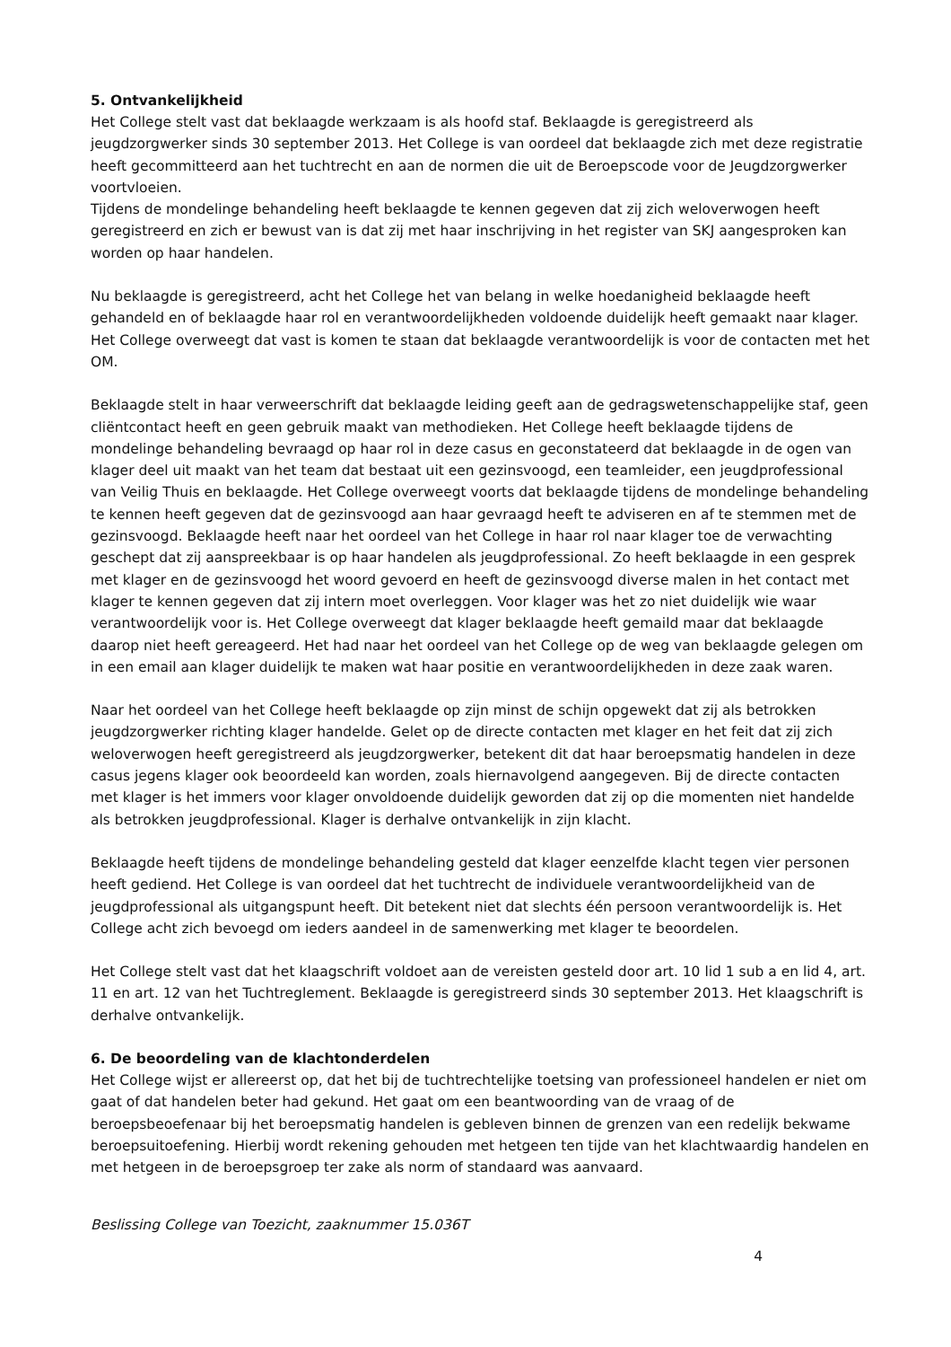5. Ontvankelijkheid
Het College stelt vast dat beklaagde werkzaam is als hoofd staf. Beklaagde is geregistreerd als jeugdzorgwerker sinds 30 september 2013. Het College is van oordeel dat beklaagde zich met deze registratie heeft gecommitteerd aan het tuchtrecht en aan de normen die uit de Beroepscode voor de Jeugdzorgwerker voortvloeien.
Tijdens de mondelinge behandeling heeft beklaagde te kennen gegeven dat zij zich weloverwogen heeft geregistreerd en zich er bewust van is dat zij met haar inschrijving in het register van SKJ aangesproken kan worden op haar handelen.
Nu beklaagde is geregistreerd, acht het College het van belang in welke hoedanigheid beklaagde heeft gehandeld en of beklaagde haar rol en verantwoordelijkheden voldoende duidelijk heeft gemaakt naar klager. Het College overweegt dat vast is komen te staan dat beklaagde verantwoordelijk is voor de contacten met het OM.
Beklaagde stelt in haar verweerschrift dat beklaagde leiding geeft aan de gedragswetenschappelijke staf, geen cliëntcontact heeft en geen gebruik maakt van methodieken. Het College heeft beklaagde tijdens de mondelinge behandeling bevraagd op haar rol in deze casus en geconstateerd dat beklaagde in de ogen van klager deel uit maakt van het team dat bestaat uit een gezinsvoogd, een teamleider, een jeugdprofessional van Veilig Thuis en beklaagde. Het College overweegt voorts dat beklaagde tijdens de mondelinge behandeling te kennen heeft gegeven dat de gezinsvoogd aan haar gevraagd heeft te adviseren en af te stemmen met de gezinsvoogd. Beklaagde heeft naar het oordeel van het College in haar rol naar klager toe de verwachting geschept dat zij aanspreekbaar is op haar handelen als jeugdprofessional. Zo heeft beklaagde in een gesprek met klager en de gezinsvoogd het woord gevoerd en heeft de gezinsvoogd diverse malen in het contact met klager te kennen gegeven dat zij intern moet overleggen. Voor klager was het zo niet duidelijk wie waar verantwoordelijk voor is. Het College overweegt dat klager beklaagde heeft gemaild maar dat beklaagde daarop niet heeft gereageerd. Het had naar het oordeel van het College op de weg van beklaagde gelegen om in een email aan klager duidelijk te maken wat haar positie en verantwoordelijkheden in deze zaak waren.
Naar het oordeel van het College heeft beklaagde op zijn minst de schijn opgewekt dat zij als betrokken jeugdzorgwerker richting klager handelde. Gelet op de directe contacten met klager en het feit dat zij zich weloverwogen heeft geregistreerd als jeugdzorgwerker, betekent dit dat haar beroepsmatig handelen in deze casus jegens klager ook beoordeeld kan worden, zoals hiernavolgend aangegeven. Bij de directe contacten met klager is het immers voor klager onvoldoende duidelijk geworden dat zij op die momenten niet handelde als betrokken jeugdprofessional. Klager is derhalve ontvankelijk in zijn klacht.
Beklaagde heeft tijdens de mondelinge behandeling gesteld dat klager eenzelfde klacht tegen vier personen heeft gediend. Het College is van oordeel dat het tuchtrecht de individuele verantwoordelijkheid van de jeugdprofessional als uitgangspunt heeft. Dit betekent niet dat slechts één persoon verantwoordelijk is. Het College acht zich bevoegd om ieders aandeel in de samenwerking met klager te beoordelen.
Het College stelt vast dat het klaagschrift voldoet aan de vereisten gesteld door art. 10 lid 1 sub a en lid 4, art. 11 en art. 12 van het Tuchtreglement. Beklaagde is geregistreerd sinds 30 september 2013. Het klaagschrift is derhalve ontvankelijk.
6. De beoordeling van de klachtonderdelen
Het College wijst er allereerst op, dat het bij de tuchtrechtelijke toetsing van professioneel handelen er niet om gaat of dat handelen beter had gekund. Het gaat om een beantwoording van de vraag of de beroepsbeoefenaar bij het beroepsmatig handelen is gebleven binnen de grenzen van een redelijk bekwame beroepsuitoefening. Hierbij wordt rekening gehouden met hetgeen ten tijde van het klachtwaardig handelen en met hetgeen in de beroepsgroep ter zake als norm of standaard was aanvaard.
Beslissing College van Toezicht, zaaknummer 15.036T
4